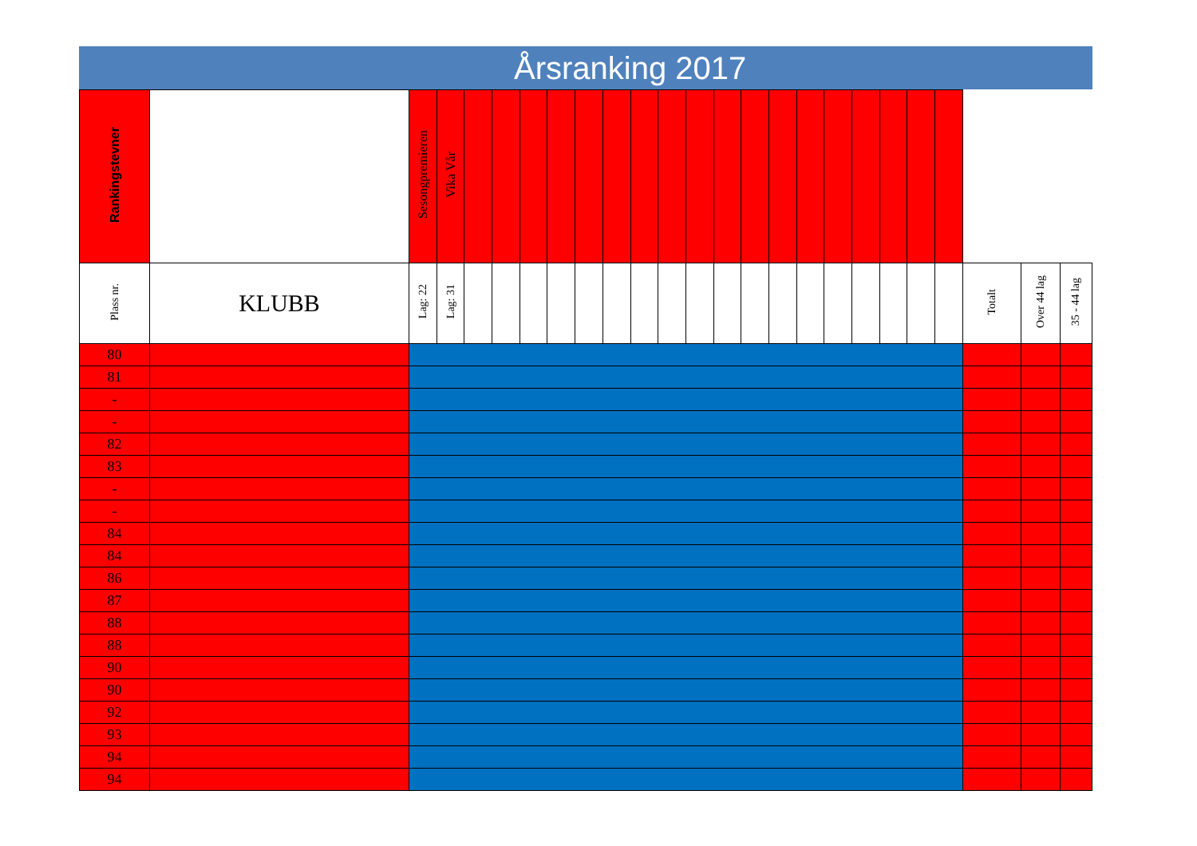Årsranking 2017
| Rankingstevner | | Sesongpremieren | Vika Vår | | | | | | | | | | | | | | | | | | | | | |
| Plass nr. | KLUBB | Lag: 22 | Lag: 31 | | | | | | | | | | | | | | | | | | | Totalt | Over 44 lag | 35 - 44 lag |
| 80 | | | | | | | | | | | | | | | | | | | | | | | | |
| 81 | | | | | | | | | | | | | | | | | | | | | | | | |
| - | | | | | | | | | | | | | | | | | | | | | | | | |
| - | | | | | | | | | | | | | | | | | | | | | | | | |
| 82 | | | | | | | | | | | | | | | | | | | | | | | | |
| 83 | | | | | | | | | | | | | | | | | | | | | | | | |
| - | | | | | | | | | | | | | | | | | | | | | | | | |
| - | | | | | | | | | | | | | | | | | | | | | | | | |
| 84 | | | | | | | | | | | | | | | | | | | | | | | | |
| 84 | | | | | | | | | | | | | | | | | | | | | | | | |
| 86 | | | | | | | | | | | | | | | | | | | | | | | | |
| 87 | | | | | | | | | | | | | | | | | | | | | | | | |
| 88 | | | | | | | | | | | | | | | | | | | | | | | | |
| 88 | | | | | | | | | | | | | | | | | | | | | | | | |
| 90 | | | | | | | | | | | | | | | | | | | | | | | | |
| 90 | | | | | | | | | | | | | | | | | | | | | | | | |
| 92 | | | | | | | | | | | | | | | | | | | | | | | | |
| 93 | | | | | | | | | | | | | | | | | | | | | | | | |
| 94 | | | | | | | | | | | | | | | | | | | | | | | | |
| 94 | | | | | | | | | | | | | | | | | | | | | | | | |